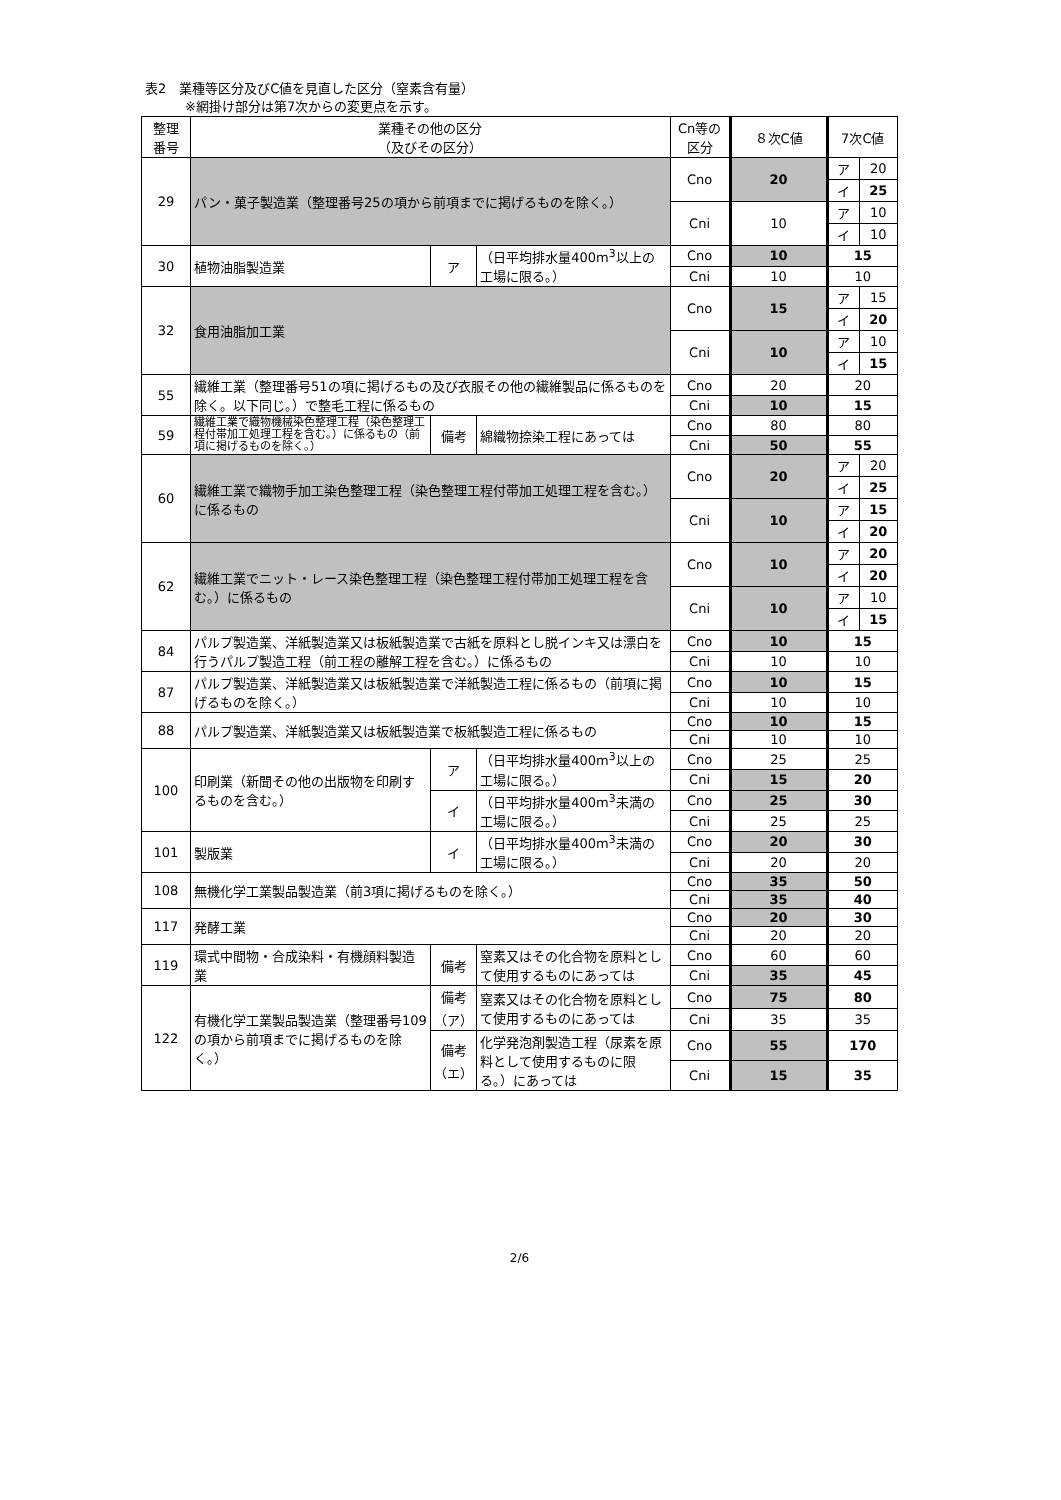表2　業種等区分及びC値を見直した区分（窒素含有量）
※網掛け部分は第7次からの変更点を示す。
| 整理 番号 | 業種その他の区分 （及びその区分） | | | Cn等の 区分 | ８次C値 | 7次C値 | |
| --- | --- | --- | --- | --- | --- | --- | --- |
| 29 | パン・菓子製造業（整理番号25の項から前項までに掲げるものを除く。） | | | Cno | 20 | ア | 20 |
| | | | | | | イ | 25 |
| | | | | Cni | 10 | ア | 10 |
| | | | | | | イ | 10 |
| 30 | 植物油脂製造業 | ア | （日平均排水量400m<sup>3</sup>以上の工場に限る。） | Cno | 10 | 15 | |
| | | | | Cni | 10 | 10 | |
| 32 | 食用油脂加工業 | | | Cno | 15 | ア | 15 |
| | | | | | | イ | 20 |
| | | | | Cni | 10 | ア | 10 |
| | | | | | | イ | 15 |
| 55 | 繊維工業（整理番号51の項に掲げるもの及び衣服その他の繊維製品に係るものを除く。以下同じ。）で整毛工程に係るもの | | | Cno | 20 | 20 | |
| | | | | Cni | 10 | 15 | |
| 59 | 繊維工業で織物機械染色整理工程（染色整理工程付帯加工処理工程を含む。）に係るもの（前項に掲げるものを除く。） | 備考 | 綿織物捺染工程にあっては | Cno | 80 | 80 | |
| | | | | Cni | 50 | 55 | |
| 60 | 繊維工業で織物手加工染色整理工程（染色整理工程付帯加工処理工程を含む。）に係るもの | | | Cno | 20 | ア | 20 |
| | | | | | | イ | 25 |
| | | | | Cni | 10 | ア | 15 |
| | | | | | | イ | 20 |
| 62 | 繊維工業でニット・レース染色整理工程（染色整理工程付帯加工処理工程を含む。）に係るもの | | | Cno | 10 | ア | 20 |
| | | | | | | イ | 20 |
| | | | | Cni | 10 | ア | 10 |
| | | | | | | イ | 15 |
| 84 | パルプ製造業、洋紙製造業又は板紙製造業で古紙を原料とし脱インキ又は漂白を行うパルプ製造工程（前工程の離解工程を含む。）に係るもの | | | Cno | 10 | 15 | |
| | | | | Cni | 10 | 10 | |
| 87 | パルプ製造業、洋紙製造業又は板紙製造業で洋紙製造工程に係るもの（前項に掲げるものを除く。） | | | Cno | 10 | 15 | |
| | | | | Cni | 10 | 10 | |
| 88 | パルプ製造業、洋紙製造業又は板紙製造業で板紙製造工程に係るもの | | | Cno | 10 | 15 | |
| | | | | Cni | 10 | 10 | |
| 100 | 印刷業（新聞その他の出版物を印刷するものを含む。） | ア | （日平均排水量400m<sup>3</sup>以上の工場に限る。） | Cno | 25 | 25 | |
| | | | | Cni | 15 | 20 | |
| | | イ | （日平均排水量400m<sup>3</sup>未満の工場に限る。） | Cno | 25 | 30 | |
| | | | | Cni | 25 | 25 | |
| 101 | 製版業 | イ | （日平均排水量400m<sup>3</sup>未満の工場に限る。） | Cno | 20 | 30 | |
| | | | | Cni | 20 | 20 | |
| 108 | 無機化学工業製品製造業（前3項に掲げるものを除く。） | | | Cno | 35 | 50 | |
| | | | | Cni | 35 | 40 | |
| 117 | 発酵工業 | | | Cno | 20 | 30 | |
| | | | | Cni | 20 | 20 | |
| 119 | 環式中間物・合成染料・有機顔料製造業 | 備考 | 窒素又はその化合物を原料として使用するものにあっては | Cno | 60 | 60 | |
| | | | | Cni | 35 | 45 | |
| 122 | 有機化学工業製品製造業（整理番号109の項から前項までに掲げるものを除く。） | 備考 （ア） | 窒素又はその化合物を原料として使用するものにあっては | Cno | 75 | 80 | |
| | | | | Cni | 35 | 35 | |
| | | 備考 （エ） | 化学発泡剤製造工程（尿素を原料として使用するものに限る。）にあっては | Cno | 55 | 170 | |
| | | | | Cni | 15 | 35 | |
2/6